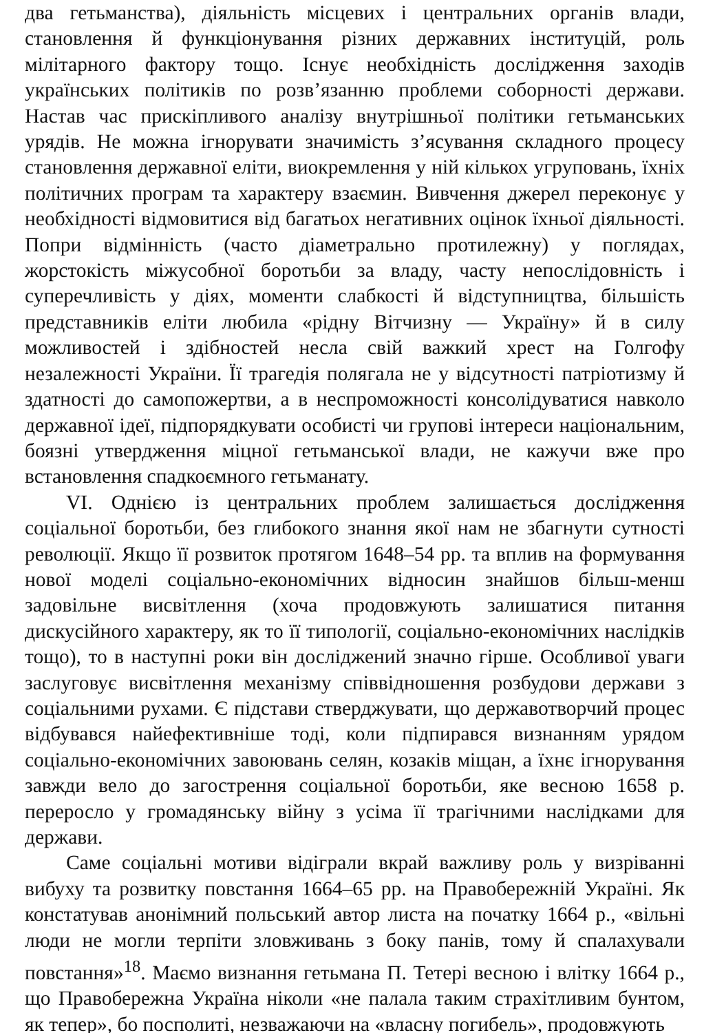два гетьманства), діяльність місцевих і центральних органів влади, становлення й функціонування різних державних інституцій, роль мілітарного фактору тощо. Існує необхідність дослідження заходів українських політиків по розв’язанню проблеми соборності держави. Настав час прискіпливого аналізу внутрішньої політики гетьманських урядів. Не можна ігнорувати значимість з’ясування складного процесу становлення державної еліти, виокремлення у ній кількох угруповань, їхніх політичних програм та характеру взаємин. Вивчення джерел переконує у необхідності відмовитися від багатьох негативних оцінок їхньої діяльності. Попри відмінність (часто діаметрально протилежну) у поглядах, жорстокість міжусобної боротьби за владу, часту непослідовність і суперечливість у діях, моменти слабкості й відступництва, більшість представників еліти любила «рідну Вітчизну — Україну» й в силу можливостей і здібностей несла свій важкий хрест на Голгофу незалежності України. Її трагедія полягала не у відсутності патріотизму й здатності до самопожертви, а в неспроможності консолідуватися навколо державної ідеї, підпорядкувати особисті чи групові інтереси національним, боязні утвердження міцної гетьманської влади, не кажучи вже про встановлення спадкоємного гетьманату.
VI. Однією із центральних проблем залишається дослідження соціальної боротьби, без глибокого знання якої нам не збагнути сутності революції. Якщо її розвиток протягом 1648–54 рр. та вплив на формування нової моделі соціально-економічних відносин знайшов більш-менш задовільне висвітлення (хоча продовжують залишатися питання дискусійного характеру, як то її типології, соціально-економічних наслідків тощо), то в наступні роки він досліджений значно гірше. Особливої уваги заслуговує висвітлення механізму співвідношення розбудови держави з соціальними рухами. Є підстави стверджувати, що державотворчий процес відбувався найефективніше тоді, коли підпирався визнанням урядом соціально-економічних завоювань селян, козаків міщан, а їхнє ігнорування завжди вело до загострення соціальної боротьби, яке весною 1658 р. переросло у громадянську війну з усіма її трагічними наслідками для держави.
Саме соціальні мотиви відіграли вкрай важливу роль у визріванні вибуху та розвитку повстання 1664–65 рр. на Правобережній Україні. Як констатував анонімний польський автор листа на початку 1664 р., «вільні люди не могли терпіти зловживань з боку панів, тому й спалахували повстання»<sup>18</sup>. Маємо визнання гетьмана П. Тетері весною і влітку 1664 р., що Правобережна Україна ніколи «не палала таким страхітливим бунтом, як тепер», бо посполиті, незважаючи на «власну погибель», продовжують